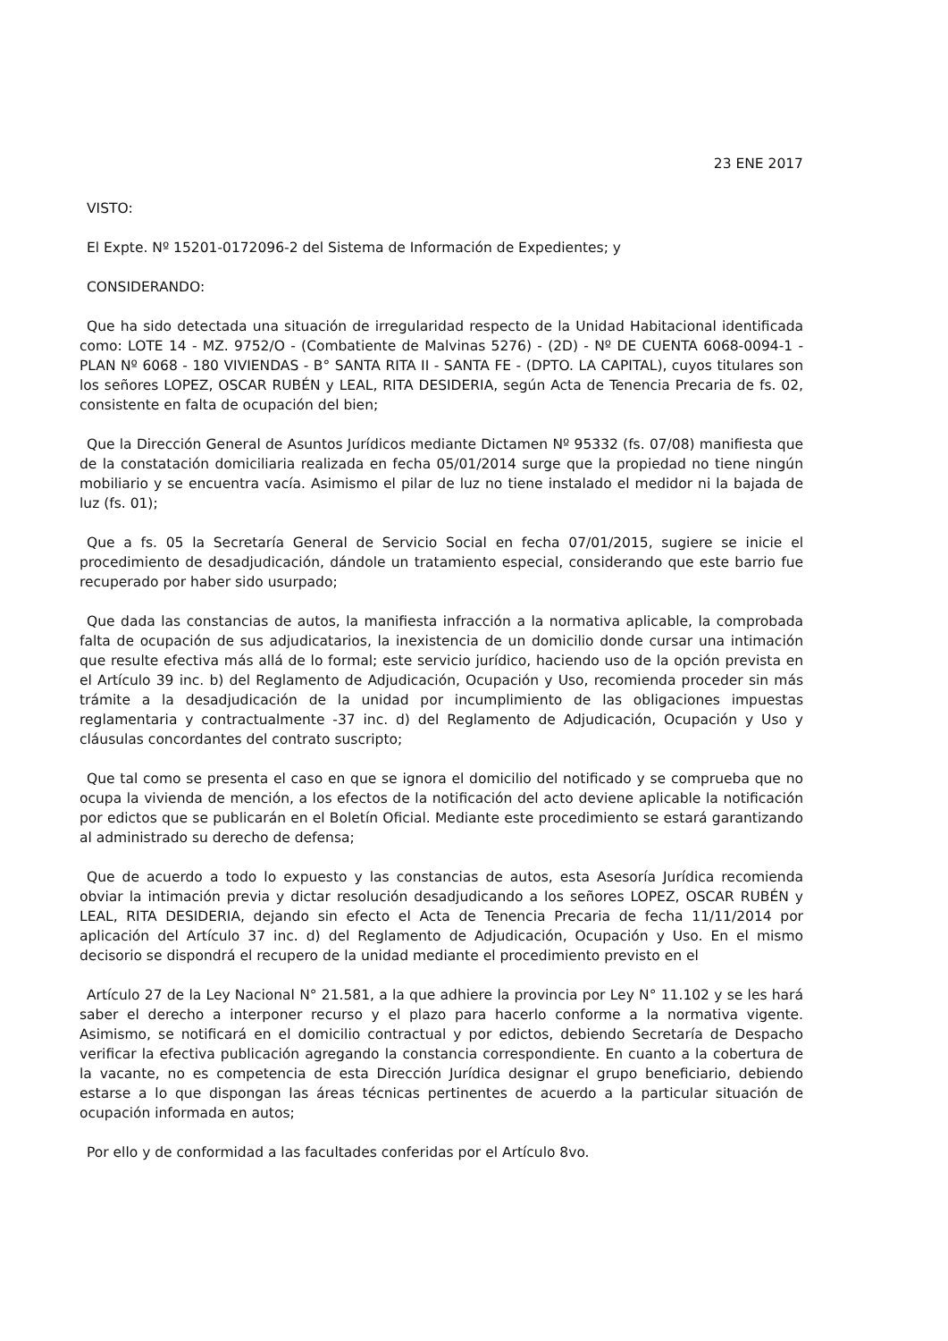23 ENE 2017
VISTO:
El Expte. Nº 15201-0172096-2 del Sistema de Información de Expedientes; y
CONSIDERANDO:
Que ha sido detectada una situación de irregularidad respecto de la Unidad Habitacional identificada como: LOTE 14 - MZ. 9752/O - (Combatiente de Malvinas 5276) - (2D) - Nº DE CUENTA 6068-0094-1 - PLAN Nº 6068 - 180 VIVIENDAS - B° SANTA RITA II - SANTA FE - (DPTO. LA CAPITAL), cuyos titulares son los señores LOPEZ, OSCAR RUBÉN y LEAL, RITA DESIDERIA, según Acta de Tenencia Precaria de fs. 02, consistente en falta de ocupación del bien;
Que la Dirección General de Asuntos Jurídicos mediante Dictamen Nº 95332 (fs. 07/08) manifiesta que de la constatación domiciliaria realizada en fecha 05/01/2014 surge que la propiedad no tiene ningún mobiliario y se encuentra vacía. Asimismo el pilar de luz no tiene instalado el medidor ni la bajada de luz (fs. 01);
Que a fs. 05 la Secretaría General de Servicio Social en fecha 07/01/2015, sugiere se inicie el procedimiento de desadjudicación, dándole un tratamiento especial, considerando que este barrio fue recuperado por haber sido usurpado;
Que dada las constancias de autos, la manifiesta infracción a la normativa aplicable, la comprobada falta de ocupación de sus adjudicatarios, la inexistencia de un domicilio donde cursar una intimación que resulte efectiva más allá de lo formal; este servicio jurídico, haciendo uso de la opción prevista en el Artículo 39 inc. b) del Reglamento de Adjudicación, Ocupación y Uso, recomienda proceder sin más trámite a la desadjudicación de la unidad por incumplimiento de las obligaciones impuestas reglamentaria y contractualmente -37 inc. d) del Reglamento de Adjudicación, Ocupación y Uso y cláusulas concordantes del contrato suscripto;
Que tal como se presenta el caso en que se ignora el domicilio del notificado y se comprueba que no ocupa la vivienda de mención, a los efectos de la notificación del acto deviene aplicable la notificación por edictos que se publicarán en el Boletín Oficial. Mediante este procedimiento se estará garantizando al administrado su derecho de defensa;
Que de acuerdo a todo lo expuesto y las constancias de autos, esta Asesoría Jurídica recomienda obviar la intimación previa y dictar resolución desadjudicando a los señores LOPEZ, OSCAR RUBÉN y LEAL, RITA DESIDERIA, dejando sin efecto el Acta de Tenencia Precaria de fecha 11/11/2014 por aplicación del Artículo 37 inc. d) del Reglamento de Adjudicación, Ocupación y Uso. En el mismo decisorio se dispondrá el recupero de la unidad mediante el procedimiento previsto en el
Artículo 27 de la Ley Nacional N° 21.581, a la que adhiere la provincia por Ley N° 11.102 y se les hará saber el derecho a interponer recurso y el plazo para hacerlo conforme a la normativa vigente. Asimismo, se notificará en el domicilio contractual y por edictos, debiendo Secretaría de Despacho verificar la efectiva publicación agregando la constancia correspondiente. En cuanto a la cobertura de la vacante, no es competencia de esta Dirección Jurídica designar el grupo beneficiario, debiendo estarse a lo que dispongan las áreas técnicas pertinentes de acuerdo a la particular situación de ocupación informada en autos;
Por ello y de conformidad a las facultades conferidas por el Artículo 8vo.